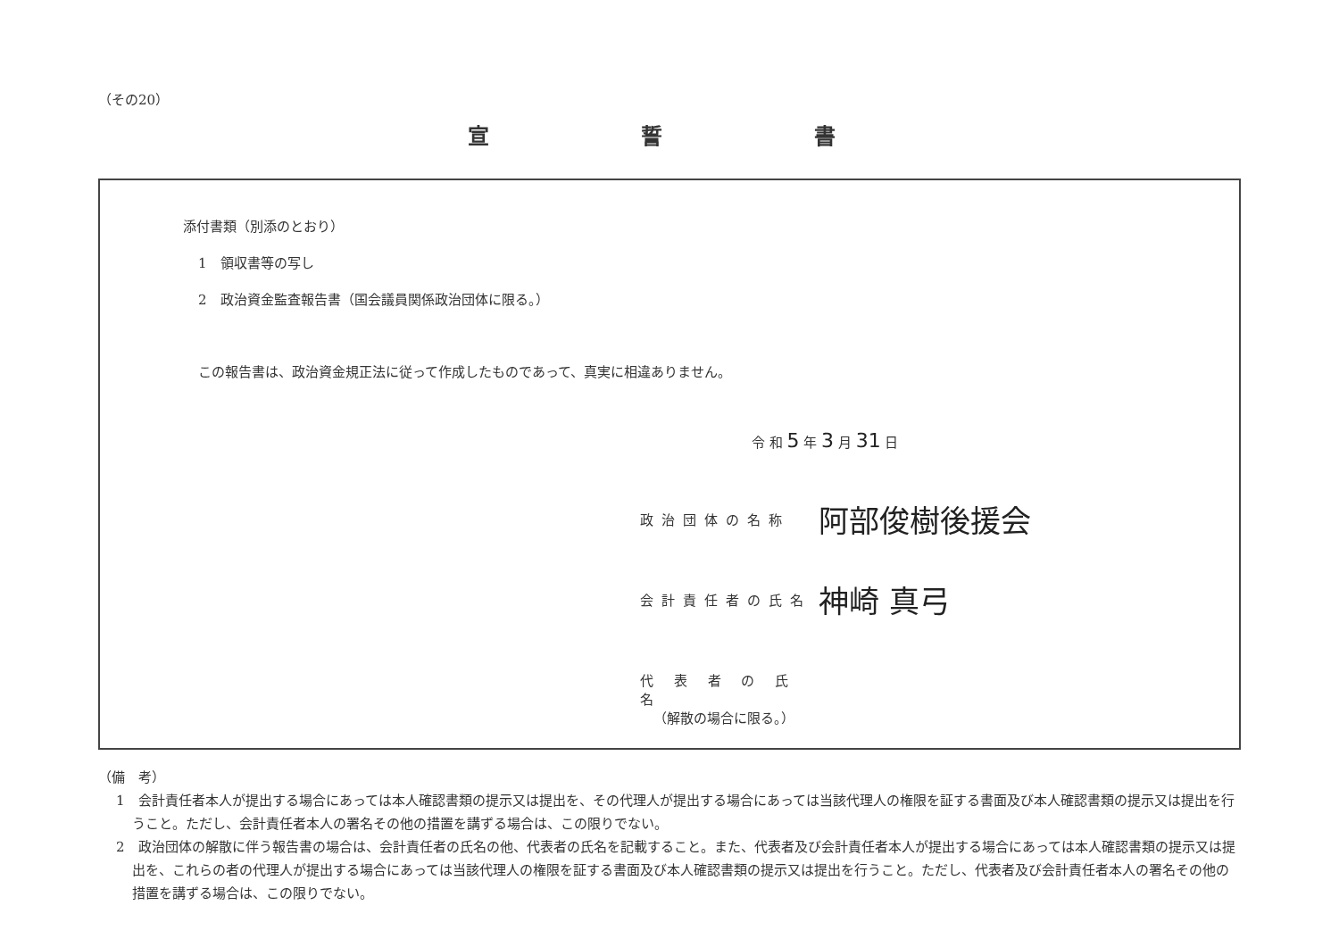（その20）
宣誓書
添付書類（別添のとおり）
1　領収書等の写し
2　政治資金監査報告書（国会議員関係政治団体に限る。）
この報告書は、政治資金規正法に従って作成したものであって、真実に相違ありません。
令 和 5 年 3 月 31 日
政治団体の名称 阿部俊樹後援会
会計責任者の氏名 神崎 真弓
代 表 者 の 氏 名
（解散の場合に限る。）
（備　考）
1　会計責任者本人が提出する場合にあっては本人確認書類の提示又は提出を、その代理人が提出する場合にあっては当該代理人の権限を証する書面及び本人確認書類の提示又は提出を行うこと。ただし、会計責任者本人の署名その他の措置を講ずる場合は、この限りでない。
2　政治団体の解散に伴う報告書の場合は、会計責任者の氏名の他、代表者の氏名を記載すること。また、代表者及び会計責任者本人が提出する場合にあっては本人確認書類の提示又は提出を、これらの者の代理人が提出する場合にあっては当該代理人の権限を証する書面及び本人確認書類の提示又は提出を行うこと。ただし、代表者及び会計責任者本人の署名その他の措置を講ずる場合は、この限りでない。